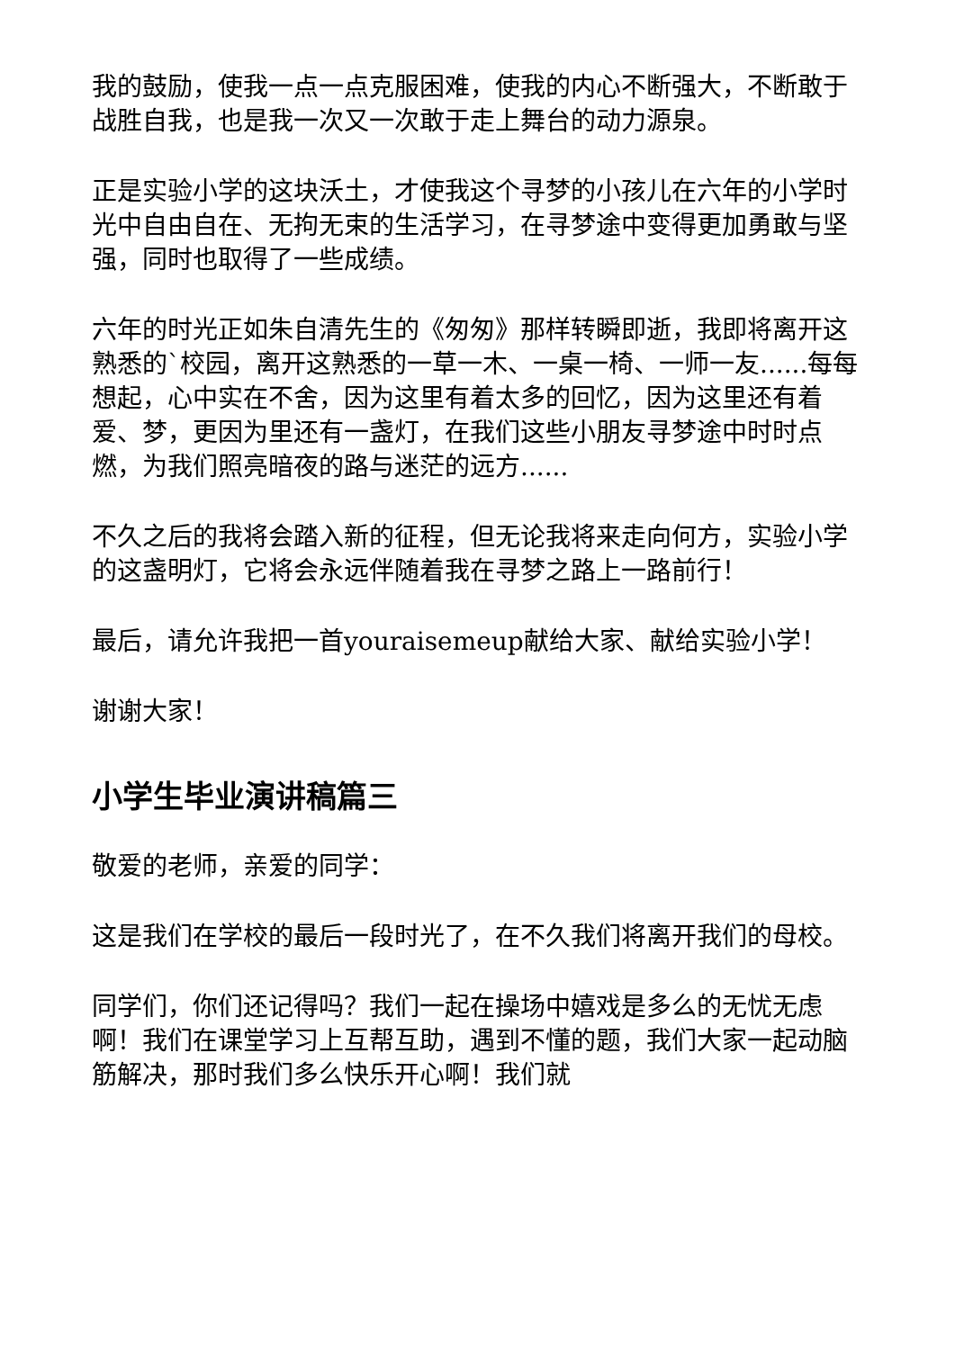我的鼓励，使我一点一点克服困难，使我的内心不断强大，不断敢于战胜自我，也是我一次又一次敢于走上舞台的动力源泉。
正是实验小学的这块沃土，才使我这个寻梦的小孩儿在六年的小学时光中自由自在、无拘无束的生活学习，在寻梦途中变得更加勇敢与坚强，同时也取得了一些成绩。
六年的时光正如朱自清先生的《匆匆》那样转瞬即逝，我即将离开这熟悉的`校园，离开这熟悉的一草一木、一桌一椅、一师一友......每每想起，心中实在不舍，因为这里有着太多的回忆，因为这里还有着爱、梦，更因为里还有一盏灯，在我们这些小朋友寻梦途中时时点燃，为我们照亮暗夜的路与迷茫的远方......
不久之后的我将会踏入新的征程，但无论我将来走向何方，实验小学的这盏明灯，它将会永远伴随着我在寻梦之路上一路前行！
最后，请允许我把一首youraisemeup献给大家、献给实验小学！
谢谢大家！
小学生毕业演讲稿篇三
敬爱的老师，亲爱的同学：
这是我们在学校的最后一段时光了，在不久我们将离开我们的母校。
同学们，你们还记得吗？我们一起在操场中嬉戏是多么的无忧无虑啊！我们在课堂学习上互帮互助，遇到不懂的题，我们大家一起动脑筋解决，那时我们多么快乐开心啊！我们就